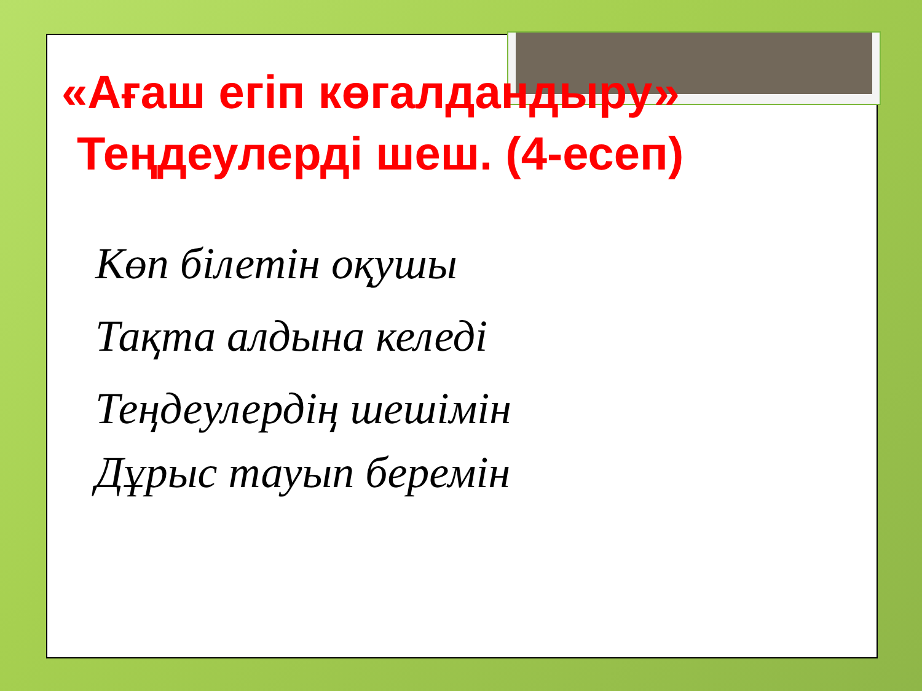«Ағаш егіп көгалдандыру»
Теңдеулерді шеш. (4-есеп)
Көп білетін оқушы
Тақта алдына келеді
Теңдеулердің шешімін
Дұрыс тауып беремін